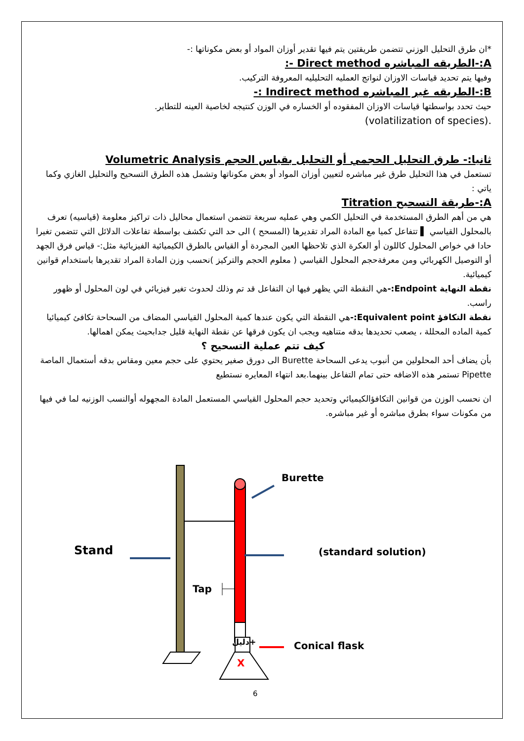*ان طرق التحليل الوزني تتضمن طريقتين يتم فيها تقدير أوزان المواد أو بعض مكوناتها :-
A:-الطريقه المباشره Direct method -:
وفيها يتم تحديد قياسات الاوزان لنواتج العمليه التحليليه المعروفة التركيب.
B:-الطريقه غير المباشره Indirect method :-
حيث تحدد بواسطتها قياسات الاوزان المفقوده أو الخساره في الوزن كنتيجه لخاصية العينه للتطاير.
.(volatilization of species)
ثانيا:- طرق التحليل الحجمي أو التحليل بقياس الحجم Volumetric Analysis
تستعمل في هذا التحليل طرق غير مباشره لتعيين أوزان المواد أو بعض مكوناتها وتشمل هذه الطرق التسحيح والتحليل الغازي وكما ياتي :
A:-طريقة التسحيح Titration
هي من أهم الطرق المستخدمة في التحليل الكمي وهي عمليه سريعة تتضمن استعمال محاليل ذات تراكيز معلومة (قياسيه) تعرف بالمحلول القياسي ▌ تتفاعل كميا مع المادة المراد تقديرها (المسحح ) الى حد التي تكشف بواسطة تفاعلات الدلائل التي تتضمن تغيرا حادا في خواص المحلول كاللون أو العكرة الذي تلاحظها العين المجردة أو القياس بالطرق الكيميائية الفيزيائية مثل:- قياس فرق الجهد أو التوصيل الكهربائي ومن معرفةحجم المحلول القياسي ( معلوم الحجم والتركيز )نحسب وزن المادة المراد تقديرها باستخدام قوانين كيميائية.
نقطة النهاية Endpoint:-هي النقطة التي يظهر فيها ان التفاعل قد تم وذلك لحدوث تغير فيزيائي في لون المحلول أو ظهور راسب.
نقطة التكافؤ Equivalent point:-هي النقطة التي يكون عندها كمية المحلول القياسي المضاف من السحاحة تكافئ كيميائيا كمية الماده المحللة ، يصعب تحديدها بدقه متناهيه ويجب ان يكون فرقها عن نقطة النهاية قليل جدابحيث يمكن اهمالها.
كيف تتم عملية التسحيح ؟
بأن يضاف أحد المحلولين من أنبوب يدعى السحاحة Burette الى دورق صغير يحتوي على حجم معين ومقاس بدقه أستعمال الماصة Pipette تستمر هذه الاضافه حتى تمام التفاعل بينهما.بعد انتهاء المعايره نستطيع
ان نحسب الوزن من قوانين التكافؤالكيميائي وتحديد حجم المحلول القياسي المستعمل المادة المجهوله أوالنسب الوزنيه لما في فيها من مكونات سواء بطرق مباشره أو غير مباشره.
Burette
Stand (standard solution)
Tap
دليل+
X
Conical flask
6